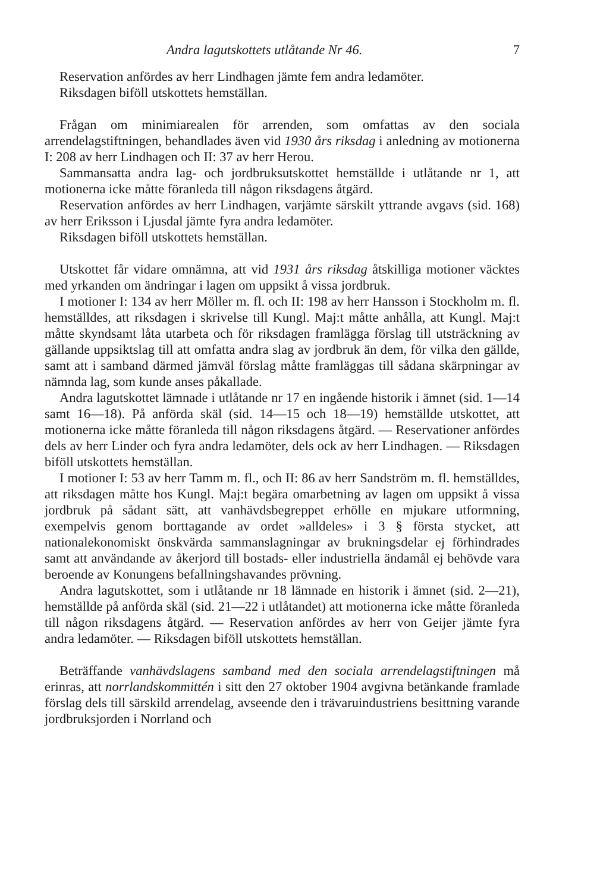Andra lagutskottets utlåtande Nr 46. 7
Reservation anfördes av herr Lindhagen jämte fem andra ledamöter.
Riksdagen biföll utskottets hemställan.
Frågan om minimiarealen för arrenden, som omfattas av den sociala arrendelagstiftningen, behandlades även vid 1930 års riksdag i anledning av motionerna I: 208 av herr Lindhagen och II: 37 av herr Herou.
Sammansatta andra lag- och jordbruksutskottet hemställde i utlåtande nr 1, att motionerna icke måtte föranleda till någon riksdagens åtgärd.
Reservation anfördes av herr Lindhagen, varjämte särskilt yttrande avgavs (sid. 168) av herr Eriksson i Ljusdal jämte fyra andra ledamöter.
Riksdagen biföll utskottets hemställan.
Utskottet får vidare omnämna, att vid 1931 års riksdag åtskilliga motioner väcktes med yrkanden om ändringar i lagen om uppsikt å vissa jordbruk.
I motioner I: 134 av herr Möller m. fl. och II: 198 av herr Hansson i Stockholm m. fl. hemställdes, att riksdagen i skrivelse till Kungl. Maj:t måtte anhålla, att Kungl. Maj:t måtte skyndsamt låta utarbeta och för riksdagen framlägga förslag till utsträckning av gällande uppsiktslag till att omfatta andra slag av jordbruk än dem, för vilka den gällde, samt att i samband därmed jämväl förslag måtte framläggas till sådana skärpningar av nämnda lag, som kunde anses påkallade.
Andra lagutskottet lämnade i utlåtande nr 17 en ingående historik i ämnet (sid. 1—14 samt 16—18). På anförda skäl (sid. 14—15 och 18—19) hemställde utskottet, att motionerna icke måtte föranleda till någon riksdagens åtgärd. — Reservationer anfördes dels av herr Linder och fyra andra ledamöter, dels ock av herr Lindhagen. — Riksdagen biföll utskottets hemställan.
I motioner I: 53 av herr Tamm m. fl., och II: 86 av herr Sandström m. fl. hemställdes, att riksdagen måtte hos Kungl. Maj:t begära omarbetning av lagen om uppsikt å vissa jordbruk på sådant sätt, att vanhävdsbegreppet erhölle en mjukare utformning, exempelvis genom borttagande av ordet »alldeles» i 3 § första stycket, att nationalekonomiskt önskvärda sammanslagningar av brukningsdelar ej förhindrades samt att användande av åkerjord till bostads- eller industriella ändamål ej behövde vara beroende av Konungens befallningshavandes prövning.
Andra lagutskottet, som i utlåtande nr 18 lämnade en historik i ämnet (sid. 2—21), hemställde på anförda skäl (sid. 21—22 i utlåtandet) att motionerna icke måtte föranleda till någon riksdagens åtgärd. — Reservation anfördes av herr von Geijer jämte fyra andra ledamöter. — Riksdagen biföll utskottets hemställan.
Beträffande vanhävdslagens samband med den sociala arrendelagstiftningen må erinras, att norrlandskommittén i sitt den 27 oktober 1904 avgivna betänkande framlade förslag dels till särskild arrendelag, avseende den i trävaruindustriens besittning varande jordbruksjorden i Norrland och